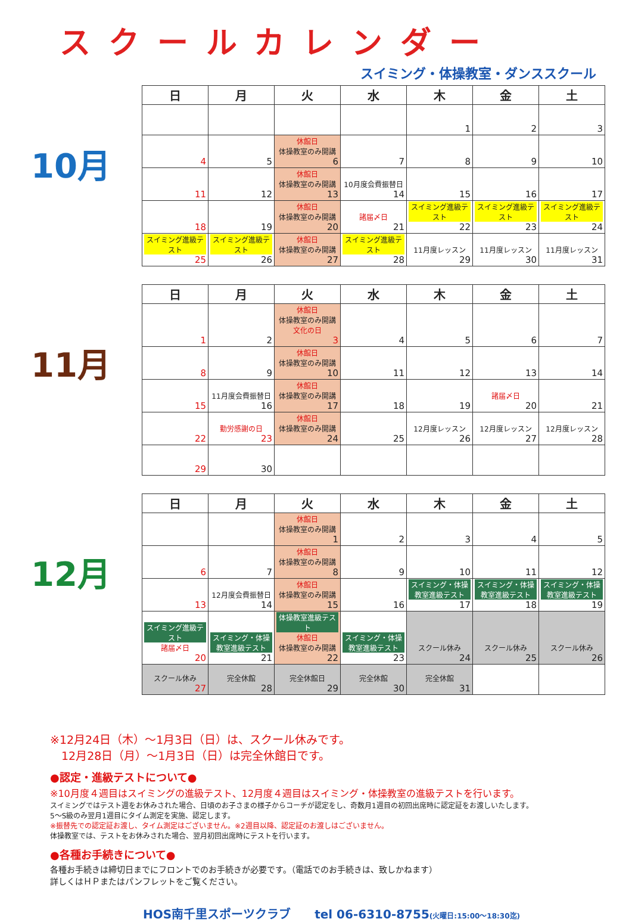スクールカレンダー
スイミング・体操教室・ダンススクール
10月
| 日 | 月 | 火 | 水 | 木 | 金 | 土 |
| --- | --- | --- | --- | --- | --- | --- |
| | | | | 1 | 2 | 3 |
| 4 | 5 | 休館日 体操教室のみ開講 6 | 7 | 8 | 9 | 10 |
| 11 | 12 | 休館日 体操教室のみ開講 13 | 10月度会費振替日 14 | 15 | 16 | 17 |
| 18 | 19 | 休館日 体操教室のみ開講 20 | 諸届〆日 21 | スイミング進級テスト 22 | スイミング進級テスト 23 | スイミング進級テスト 24 |
| スイミング進級テスト 25 | スイミング進級テスト 26 | 休館日 体操教室のみ開講 27 | スイミング進級テスト 28 | 11月度レッスン 29 | 11月度レッスン 30 | 11月度レッスン 31 |
11月
| 日 | 月 | 火 | 水 | 木 | 金 | 土 |
| --- | --- | --- | --- | --- | --- | --- |
| 1 | 2 | 休館日 体操教室のみ開講 文化の日 3 | 4 | 5 | 6 | 7 |
| 8 | 9 | 休館日 体操教室のみ開講 10 | 11 | 12 | 13 | 14 |
| 15 | 11月度会費振替日 16 | 休館日 体操教室のみ開講 17 | 18 | 19 | 諸届〆日 20 | 21 |
| 22 | 勤労感謝の日 23 | 休館日 体操教室のみ開講 24 | 25 | 12月度レッスン 26 | 12月度レッスン 27 | 12月度レッスン 28 |
| 29 | 30 | | | | | |
12月
| 日 | 月 | 火 | 水 | 木 | 金 | 土 |
| --- | --- | --- | --- | --- | --- | --- |
| | | 休館日 体操教室のみ開講 1 | 2 | 3 | 4 | 5 |
| 6 | 7 | 休館日 体操教室のみ開講 8 | 9 | 10 | 11 | 12 |
| 13 | 12月度会費振替日 14 | 休館日 体操教室のみ開講 15 | 16 | スイミング・体操教室進級テスト 17 | スイミング・体操教室進級テスト 18 | スイミング・体操教室進級テスト 19 |
| スイミング進級テスト 諸届〆日 20 | スイミング・体操教室進級テスト 21 | 体操教室進級テスト 休館日 体操教室のみ開講 22 | スイミング・体操教室進級テスト 23 | スクール休み 24 | スクール休み 25 | スクール休み 26 |
| スクール休み 27 | 完全休館 28 | 完全休館日 29 | 完全休館 30 | 完全休館 31 | | |
※12月24日（木）～1月3日（日）は、スクール休みです。
　12月28日（月）～1月3日（日）は完全休館日です。
●認定・進級テストについて●
※10月度４週目はスイミングの進級テスト、12月度４週目はスイミング・体操教室の進級テストを行います。
スイミングではテスト週をお休みされた場合、日頃のお子さまの様子からコーチが認定をし、奇数月1週目の初回出席時に認定証をお渡しいたします。
5～S級のみ翌月1週目にタイム測定を実施、認定します。
※振替先での認定証お渡し、タイム測定はございません。※2週目以降、認定証のお渡しはございません。
体操教室では、テストをお休みされた場合、翌月初回出席時にテストを行います。
●各種お手続きについて●
各種お手続きは締切日までにフロントでのお手続きが必要です。（電話でのお手続きは、致しかねます）
詳しくはＨＰまたはパンフレットをご覧ください。
HOS南千里スポーツクラブ　　tel 06-6310-8755(火曜日:15:00～18:30迄)